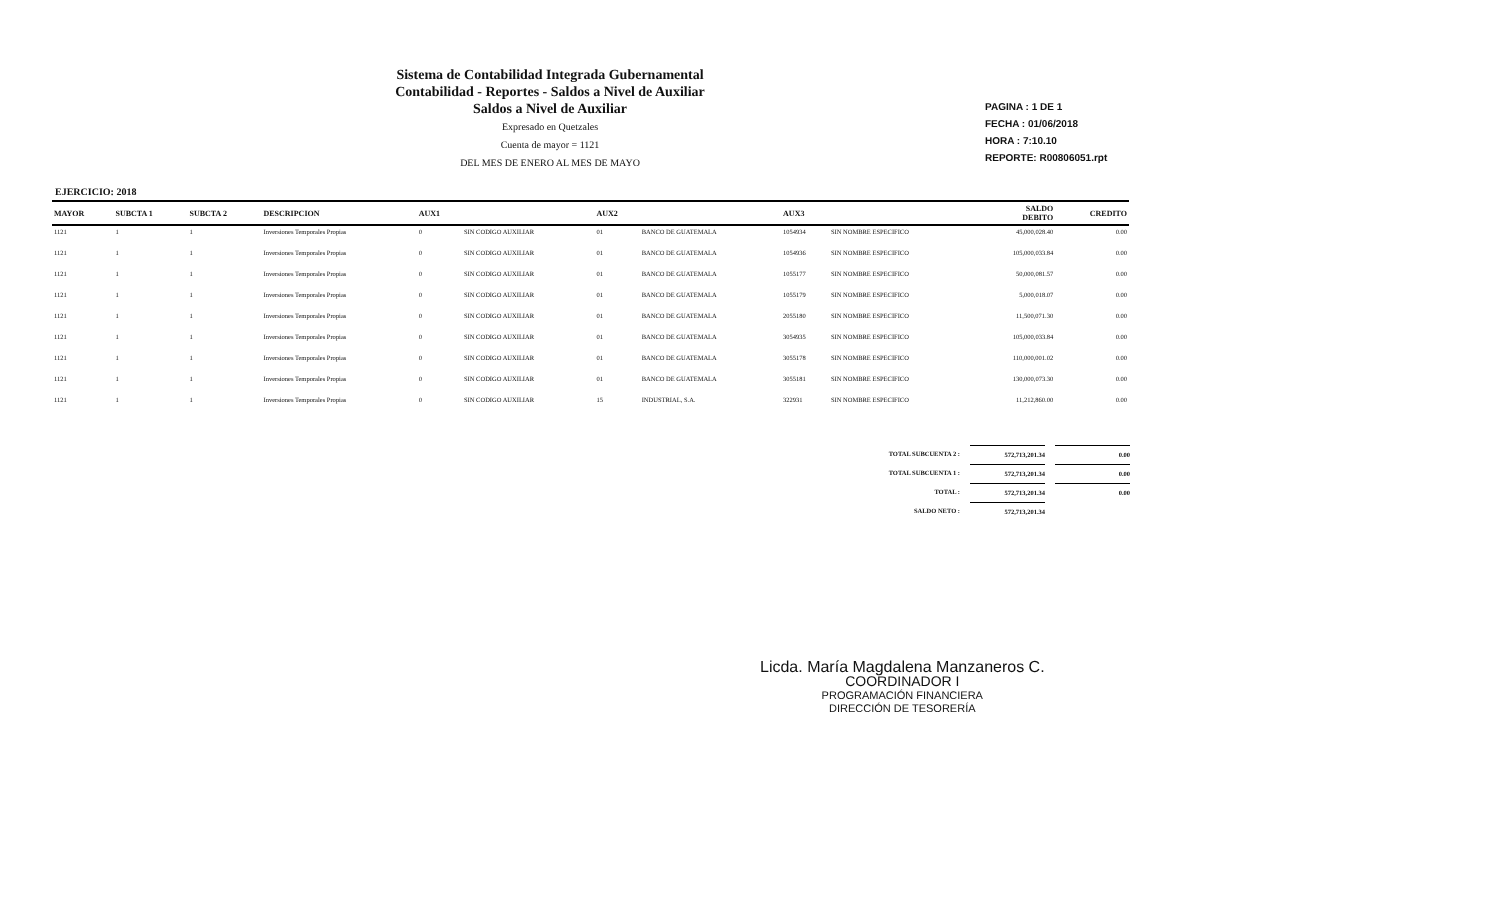Sistema de Contabilidad Integrada Gubernamental
Contabilidad - Reportes - Saldos a Nivel de Auxiliar
Saldos a Nivel de Auxiliar
Expresado en Quetzales
Cuenta de mayor = 1121
DEL MES DE ENERO AL MES DE MAYO
PAGINA : 1 DE 1
FECHA : 01/06/2018
HORA : 7:10.10
REPORTE: R00806051.rpt
EJERCICIO: 2018
| MAYOR | SUBCTA 1 | SUBCTA 2 | DESCRIPCION | AUX1 | | AUX2 | | AUX3 | | SALDO DEBITO | CREDITO |
| --- | --- | --- | --- | --- | --- | --- | --- | --- | --- | --- | --- |
| 1121 | 1 | 1 | Inversiones Temporales Propias | 0 | SIN CODIGO AUXILIAR | 01 | BANCO DE GUATEMALA | 1054934 | SIN NOMBRE ESPECIFICO | 45,000,028.40 | 0.00 |
| 1121 | 1 | 1 | Inversiones Temporales Propias | 0 | SIN CODIGO AUXILIAR | 01 | BANCO DE GUATEMALA | 1054936 | SIN NOMBRE ESPECIFICO | 105,000,033.84 | 0.00 |
| 1121 | 1 | 1 | Inversiones Temporales Propias | 0 | SIN CODIGO AUXILIAR | 01 | BANCO DE GUATEMALA | 1055177 | SIN NOMBRE ESPECIFICO | 50,000,081.57 | 0.00 |
| 1121 | 1 | 1 | Inversiones Temporales Propias | 0 | SIN CODIGO AUXILIAR | 01 | BANCO DE GUATEMALA | 1055179 | SIN NOMBRE ESPECIFICO | 5,000,018.07 | 0.00 |
| 1121 | 1 | 1 | Inversiones Temporales Propias | 0 | SIN CODIGO AUXILIAR | 01 | BANCO DE GUATEMALA | 2055180 | SIN NOMBRE ESPECIFICO | 11,500,071.30 | 0.00 |
| 1121 | 1 | 1 | Inversiones Temporales Propias | 0 | SIN CODIGO AUXILIAR | 01 | BANCO DE GUATEMALA | 3054935 | SIN NOMBRE ESPECIFICO | 105,000,033.84 | 0.00 |
| 1121 | 1 | 1 | Inversiones Temporales Propias | 0 | SIN CODIGO AUXILIAR | 01 | BANCO DE GUATEMALA | 3055178 | SIN NOMBRE ESPECIFICO | 110,000,001.02 | 0.00 |
| 1121 | 1 | 1 | Inversiones Temporales Propias | 0 | SIN CODIGO AUXILIAR | 01 | BANCO DE GUATEMALA | 3055181 | SIN NOMBRE ESPECIFICO | 130,000,073.30 | 0.00 |
| 1121 | 1 | 1 | Inversiones Temporales Propias | 0 | SIN CODIGO AUXILIAR | 15 | INDUSTRIAL, S.A. | 322931 | SIN NOMBRE ESPECIFICO | 11,212,860.00 | 0.00 |
TOTAL SUBCUENTA 2 : 572,713,201.34 0.00
TOTAL SUBCUENTA 1 : 572,713,201.34 0.00
TOTAL : 572,713,201.34 0.00
SALDO NETO : 572,713,201.34
Licda. María Magdalena Manzaneros C.
COORDINADOR I
PROGRAMACIÓN FINANCIERA
DIRECCIÓN DE TESORERÍA